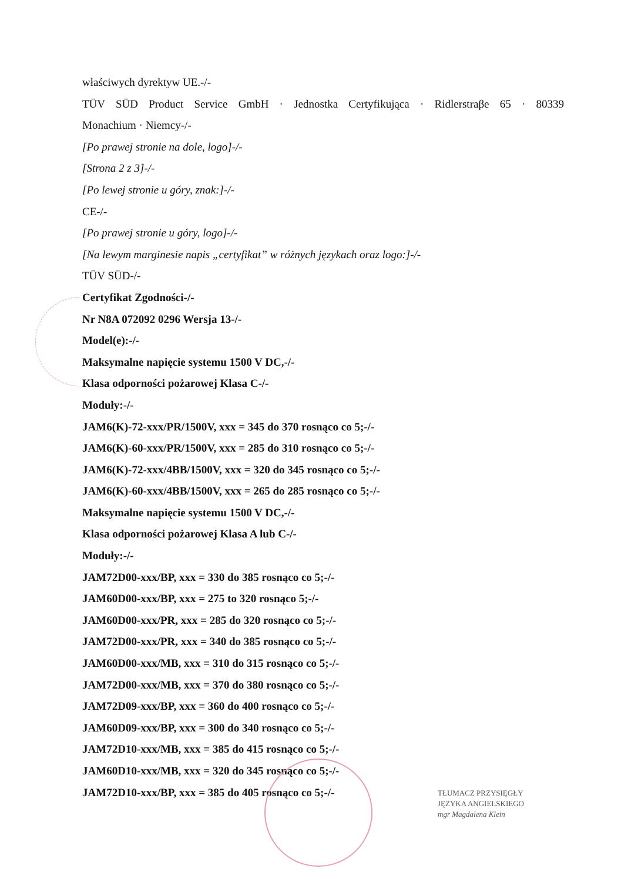właściwych dyrektyw UE.-/-
TÜV SÜD Product Service GmbH · Jednostka Certyfikująca · Ridlerstraβe 65 · 80339
Monachium · Niemcy-/-
[Po prawej stronie na dole, logo]-/-
[Strona 2 z 3]-/-
[Po lewej stronie u góry, znak:]-/-
CE-/-
[Po prawej stronie u góry, logo]-/-
[Na lewym marginesie napis „certyfikat” w różnych językach oraz logo:]-/-
TÜV SÜD-/-
Certyfikat Zgodności-/-
Nr N8A 072092 0296 Wersja 13-/-
Model(e):-/-
Maksymalne napięcie systemu 1500 V DC,-/-
Klasa odporności pożarowej Klasa C-/-
Moduły:-/-
JAM6(K)-72-xxx/PR/1500V, xxx = 345 do 370 rosnąco co 5;-/-
JAM6(K)-60-xxx/PR/1500V, xxx = 285 do 310 rosnąco co 5;-/-
JAM6(K)-72-xxx/4BB/1500V, xxx = 320 do 345 rosnąco co 5;-/-
JAM6(K)-60-xxx/4BB/1500V, xxx = 265 do 285 rosnąco co 5;-/-
Maksymalne napięcie systemu 1500 V DC,-/-
Klasa odporności pożarowej Klasa A lub C-/-
Moduły:-/-
JAM72D00-xxx/BP, xxx = 330 do 385 rosnąco co 5;-/-
JAM60D00-xxx/BP, xxx = 275 to 320 rosnąco 5;-/-
JAM60D00-xxx/PR, xxx = 285 do 320 rosnąco co 5;-/-
JAM72D00-xxx/PR, xxx = 340 do 385 rosnąco co 5;-/-
JAM60D00-xxx/MB, xxx = 310 do 315 rosnąco co 5;-/-
JAM72D00-xxx/MB, xxx = 370 do 380 rosnąco co 5;-/-
JAM72D09-xxx/BP, xxx = 360 do 400 rosnąco co 5;-/-
JAM60D09-xxx/BP, xxx = 300 do 340 rosnąco co 5;-/-
JAM72D10-xxx/MB, xxx = 385 do 415 rosnąco co 5;-/-
JAM60D10-xxx/MB, xxx = 320 do 345 rosnąco co 5;-/-
JAM72D10-xxx/BP, xxx = 385 do 405 rosnąco co 5;-/-
TŁUMACZ PRZYSIĘGŁY
JĘZYKA ANGIELSKIEGO
mgr Magdalena Klein